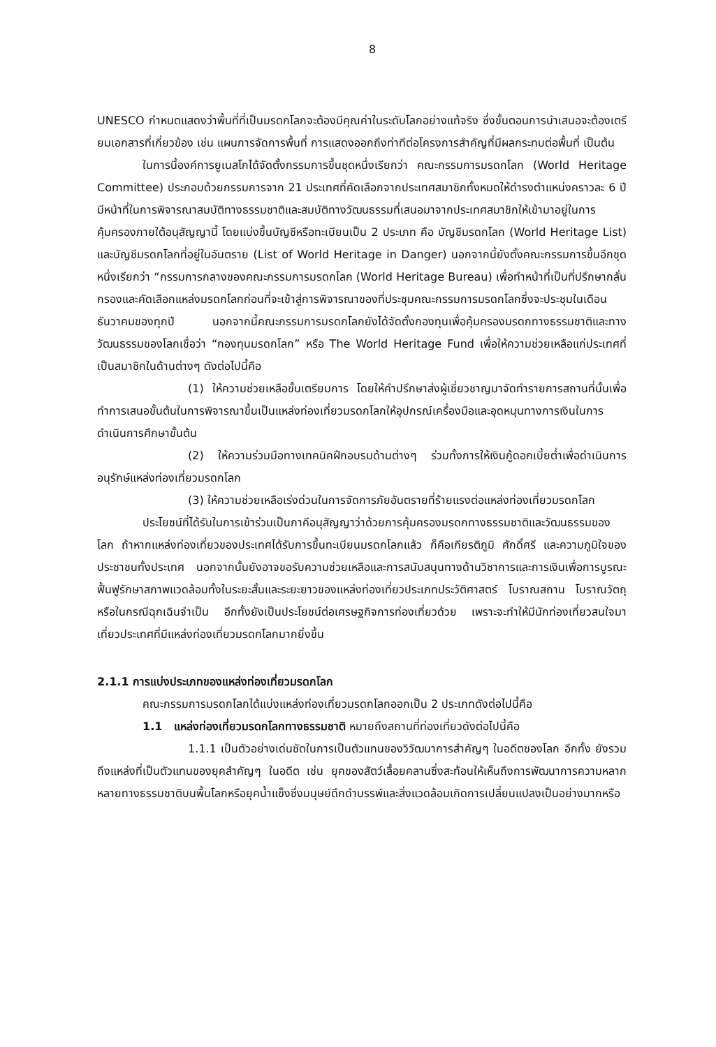8
UNESCO กำหนดแสดงว่าพื้นที่ที่เป็นมรดกโลกจะต้องมีคุณค่าในระดับโลกอย่างแท้จริง ซึ่งขั้นตอนการนำเสนอจะต้องเตรียมเอกสารที่เกี่ยวข้อง เช่น แผนการจัดการพื้นที่ การแสดงออกถึงท่าทีต่อโครงการสำคัญที่มีผลกระทบต่อพื้นที่ เป็นต้น
ในการนี้องค์การยูเนสโกได้จัดตั้งกรรมการขึ้นชุดหนึ่งเรียกว่า คณะกรรมการมรดกโลก (World Heritage Committee) ประกอบด้วยกรรมการจาก 21 ประเทศที่คัดเลือกจากประเทศสมาชิกทั้งหมดให้ดำรงตำแหน่งคราวละ 6 ปี มีหน้าที่ในการพิจารณาสมบัติทางธรรมชาติและสมบัติทางวัฒนธรรมที่เสนอมาจากประเทศสมาชิกให้เข้ามาอยู่ในการคุ้มครองภายใต้อนุสัญญานี้ โดยแบ่งขึ้นบัญชีหรือทะเบียนเป็น 2 ประเภท คือ บัญชีมรดกโลก (World Heritage List) และบัญชีมรดกโลกที่อยู่ในอันตราย (List of World Heritage in Danger) นอกจากนี้ยังตั้งคณะกรรมการขึ้นอีกชุดหนึ่งเรียกว่า “กรรมการกลางของคณะกรรมการมรดกโลก (World Heritage Bureau) เพื่อทำหน้าที่เป็นที่ปรึกษากลั่นกรองและคัดเลือกแหล่งมรดกโลกก่อนที่จะเข้าสู่การพิจารณาของที่ประชุมคณะกรรมการมรดกโลกซึ่งจะประชุมในเดือนธันวาคมของทุกปี นอกจากนี้คณะกรรมการมรดกโลกยังได้จัดตั้งกองทุนเพื่อคุ้มครองมรดกทางธรรมชาติและทางวัฒนธรรมของโลกเชื่อว่า “กองทุนมรดกโลก” หรือ The World Heritage Fund เพื่อให้ความช่วยเหลือแก่ประเทศที่เป็นสมาชิกในด้านต่างๆ ดังต่อไปนี้คือ
(1) ให้ความช่วยเหลือขั้นเตรียมการ โดยให้คำปรึกษาส่งผู้เชี่ยวชาญมาจัดทำรายการสถานที่นั้นเพื่อทำการเสนอขั้นต้นในการพิจารณาขึ้นเป็นแหล่งท่องเที่ยวมรดกโลกให้อุปกรณ์เครื่องมือและอุดหนุนทางการเงินในการดำเนินการศึกษาขั้นต้น
(2) ให้ความร่วมมือทางเทคนิคฝึกอบรมด้านต่างๆ ร่วมทั้งการให้เงินกู้ดอกเบี้ยต่ำเพื่อดำเนินการอนุรักษ์แหล่งท่องเที่ยวมรดกโลก
(3) ให้ความช่วยเหลือเร่งด่วนในการจัดการภัยอันตรายที่ร้ายแรงต่อแหล่งท่องเที่ยวมรดกโลก
ประโยชน์ที่ได้รับในการเข้าร่วมเป็นภาคีอนุสัญญาว่าด้วยการคุ้มครองมรดกทางธรรมชาติและวัฒนธรรมของโลก ถ้าหากแหล่งท่องเที่ยวของประเทศได้รับการขึ้นทะเบียนมรดกโลกแล้ว ก็คือเกียรติภูมิ ศักดิ์ศรี และความภูมิใจของประชาชนทั้งประเทศ นอกจากนั้นยังอาจขอรับความช่วยเหลือและการสนับสนุนทางด้านวิชาการและการเงินเพื่อการบูรณะฟื้นฟูรักษาสภาพแวดล้อมทั้งในระยะสั้นและระยะยาวของแหล่งท่องเที่ยวประเภทประวัติศาสตร์ โบราณสถาน โบราณวัตถุ หรือในกรณีฉุกเฉินจำเป็น อีกทั้งยังเป็นประโยชน์ต่อเศรษฐกิจการท่องเที่ยวด้วย เพราะจะทำให้มีนักท่องเที่ยวสนใจมาเที่ยวประเทศที่มีแหล่งท่องเที่ยวมรดกโลกมากยิ่งขึ้น
2.1.1 การแบ่งประเภทของแหล่งท่องเที่ยวมรดกโลก
คณะกรรมการมรดกโลกได้แบ่งแหล่งท่องเที่ยวมรดกโลกออกเป็น 2 ประเภทดังต่อไปนี้คือ
1.1 แหล่งท่องเที่ยวมรดกโลกทางธรรมชาติ หมายถึงสถานที่ท่องเที่ยวดังต่อไปนี้คือ
1.1.1 เป็นตัวอย่างเด่นชัดในการเป็นตัวแทนของวิวัฒนาการสำคัญๆ ในอดีตของโลก อีกทั้ง ยังรวมถึงแหล่งที่เป็นตัวแทนของยุคสำคัญๆ ในอดีต เช่น ยุคของสัตว์เลื้อยคลานซึ่งสะท้อนให้เห็นถึงการพัฒนาการความหลากหลายทางธรรมชาติบนพื้นโลกหรือยุคน้ำแข็งซึ่งมนุษย์ดึกดำบรรพ์และสิ่งแวดล้อมเกิดการเปลี่ยนแปลงเป็นอย่างมากหรือ